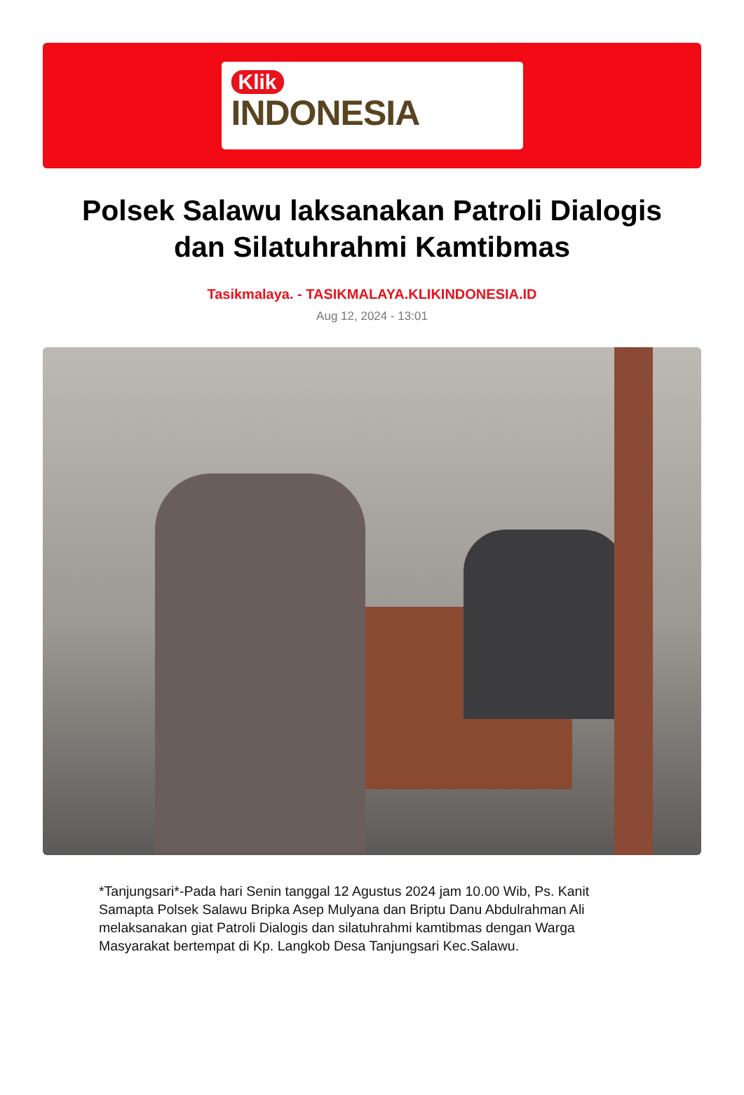Klik
INDONESIA
Polsek Salawu laksanakan Patroli Dialogis dan Silatuhrahmi Kamtibmas
Tasikmalaya. - TASIKMALAYA.KLIKINDONESIA.ID
Aug 12, 2024 - 13:01
*Tanjungsari*-Pada hari Senin tanggal 12 Agustus 2024 jam 10.00 Wib, Ps. Kanit Samapta Polsek Salawu Bripka Asep Mulyana dan Briptu Danu Abdulrahman Ali melaksanakan giat Patroli Dialogis dan silatuhrahmi kamtibmas dengan Warga Masyarakat bertempat di Kp. Langkob Desa Tanjungsari Kec.Salawu.